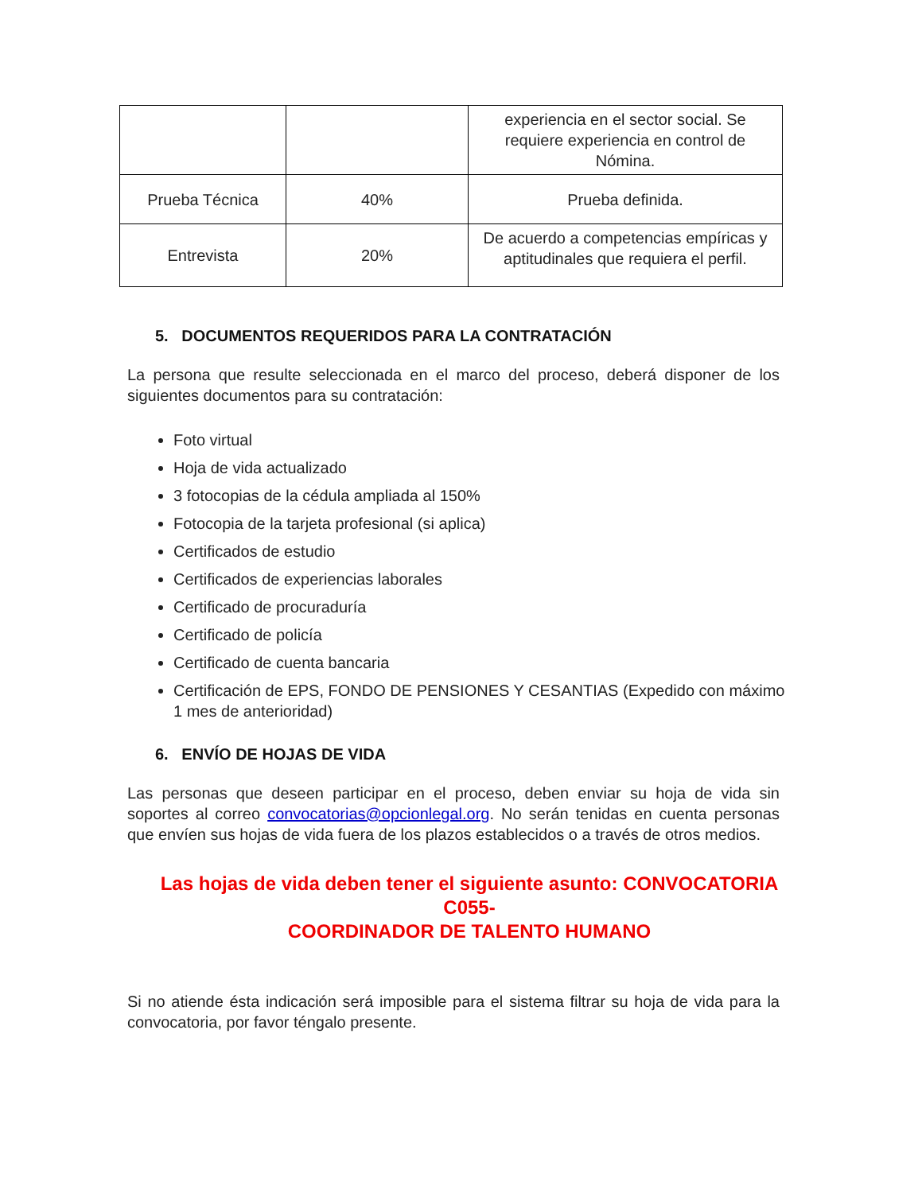| | | experiencia en el sector social. Se requiere experiencia en control de Nómina. |
| Prueba Técnica | 40% | Prueba definida. |
| Entrevista | 20% | De acuerdo a competencias empíricas y aptitudinales que requiera el perfil. |
5. DOCUMENTOS REQUERIDOS PARA LA CONTRATACIÓN
La persona que resulte seleccionada en el marco del proceso, deberá disponer de los siguientes documentos para su contratación:
Foto virtual
Hoja de vida actualizado
3 fotocopias de la cédula ampliada al 150%
Fotocopia de la tarjeta profesional (si aplica)
Certificados de estudio
Certificados de experiencias laborales
Certificado de procuraduría
Certificado de policía
Certificado de cuenta bancaria
Certificación de EPS, FONDO DE PENSIONES Y CESANTIAS (Expedido con máximo 1 mes de anterioridad)
6. ENVÍO DE HOJAS DE VIDA
Las personas que deseen participar en el proceso, deben enviar su hoja de vida sin soportes al correo convocatorias@opcionlegal.org. No serán tenidas en cuenta personas que envíen sus hojas de vida fuera de los plazos establecidos o a través de otros medios.
Las hojas de vida deben tener el siguiente asunto: CONVOCATORIA C055-
COORDINADOR DE TALENTO HUMANO
Si no atiende ésta indicación será imposible para el sistema filtrar su hoja de vida para la convocatoria, por favor téngalo presente.